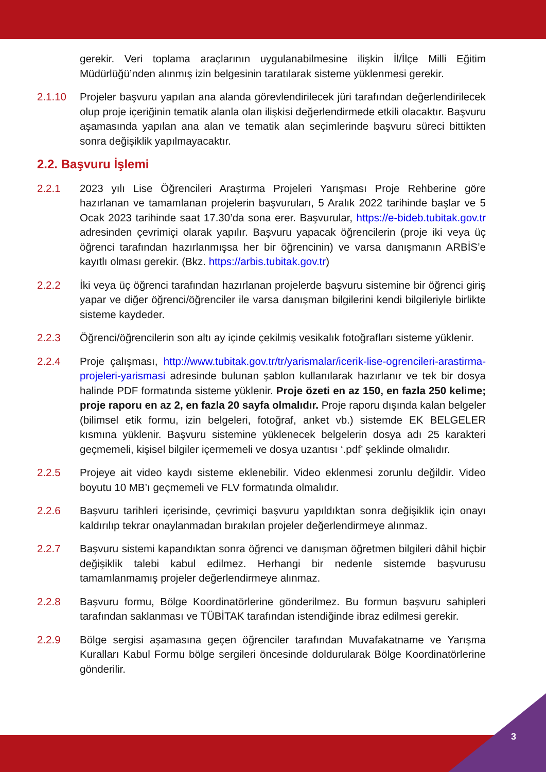gerekir. Veri toplama araçlarının uygulanabilmesine ilişkin İl/İlçe Milli Eğitim Müdürlüğü’nden alınmış izin belgesinin taratılarak sisteme yüklenmesi gerekir.
2.1.10 Projeler başvuru yapılan ana alanda görevlendirilecek jüri tarafından değerlendirilecek olup proje içeriğinin tematik alanla olan ilişkisi değerlendirmede etkili olacaktır. Başvuru aşamasında yapılan ana alan ve tematik alan seçimlerinde başvuru süreci bittikten sonra değişiklik yapılmayacaktır.
2.2. Başvuru İşlemi
2.2.1 2023 yılı Lise Öğrencileri Araştırma Projeleri Yarışması Proje Rehberine göre hazırlanan ve tamamlanan projelerin başvuruları, 5 Aralık 2022 tarihinde başlar ve 5 Ocak 2023 tarihinde saat 17.30’da sona erer. Başvurular, https://e-bideb.tubitak.gov.tr adresinden çevrimiçi olarak yapılır. Başvuru yapacak öğrencilerin (proje iki veya üç öğrenci tarafından hazırlanmışsa her bir öğrencinin) ve varsa danışmanın ARBİS’e kayıtlı olması gerekir. (Bkz. https://arbis.tubitak.gov.tr)
2.2.2 İki veya üç öğrenci tarafından hazırlanan projelerde başvuru sistemine bir öğrenci giriş yapar ve diğer öğrenci/öğrenciler ile varsa danışman bilgilerini kendi bilgileriyle birlikte sisteme kaydeder.
2.2.3 Öğrenci/öğrencilerin son altı ay içinde çekilmiş vesikalık fotoğrafları sisteme yüklenir.
2.2.4 Proje çalışması, http://www.tubitak.gov.tr/tr/yarismalar/icerik-lise-ogrencileri-arastirma-projeleri-yarismasi adresinde bulunan şablon kullanılarak hazırlanır ve tek bir dosya halinde PDF formatında sisteme yüklenir. Proje özeti en az 150, en fazla 250 kelime; proje raporu en az 2, en fazla 20 sayfa olmalıdır. Proje raporu dışında kalan belgeler (bilimsel etik formu, izin belgeleri, fotoğraf, anket vb.) sistemde EK BELGELER kısmına yüklenir. Başvuru sistemine yüklenecek belgelerin dosya adı 25 karakteri geçmemeli, kişisel bilgiler içermemeli ve dosya uzantısı ‘.pdf’ şeklinde olmalıdır.
2.2.5 Projeye ait video kaydı sisteme eklenebilir. Video eklenmesi zorunlu değildir. Video boyutu 10 MB’ı geçmemeli ve FLV formatında olmalıdır.
2.2.6 Başvuru tarihleri içerisinde, çevrimiçi başvuru yapıldıktan sonra değişiklik için onayı kaldırılıp tekrar onaylanmadan bırakılan projeler değerlendirmeye alınmaz.
2.2.7 Başvuru sistemi kapandıktan sonra öğrenci ve danışman öğretmen bilgileri dâhil hiçbir değişiklik talebi kabul edilmez. Herhangi bir nedenle sistemde başvurusu tamamlanmamış projeler değerlendirmeye alınmaz.
2.2.8 Başvuru formu, Bölge Koordinatörlerine gönderilmez. Bu formun başvuru sahipleri tarafından saklanması ve TÜBİTAK tarafından istendiğinde ibraz edilmesi gerekir.
2.2.9 Bölge sergisi aşamasına geçen öğrenciler tarafından Muvafakatname ve Yarışma Kuralları Kabul Formu bölge sergileri öncesinde doldurularak Bölge Koordinatörlerine gönderilir.
3